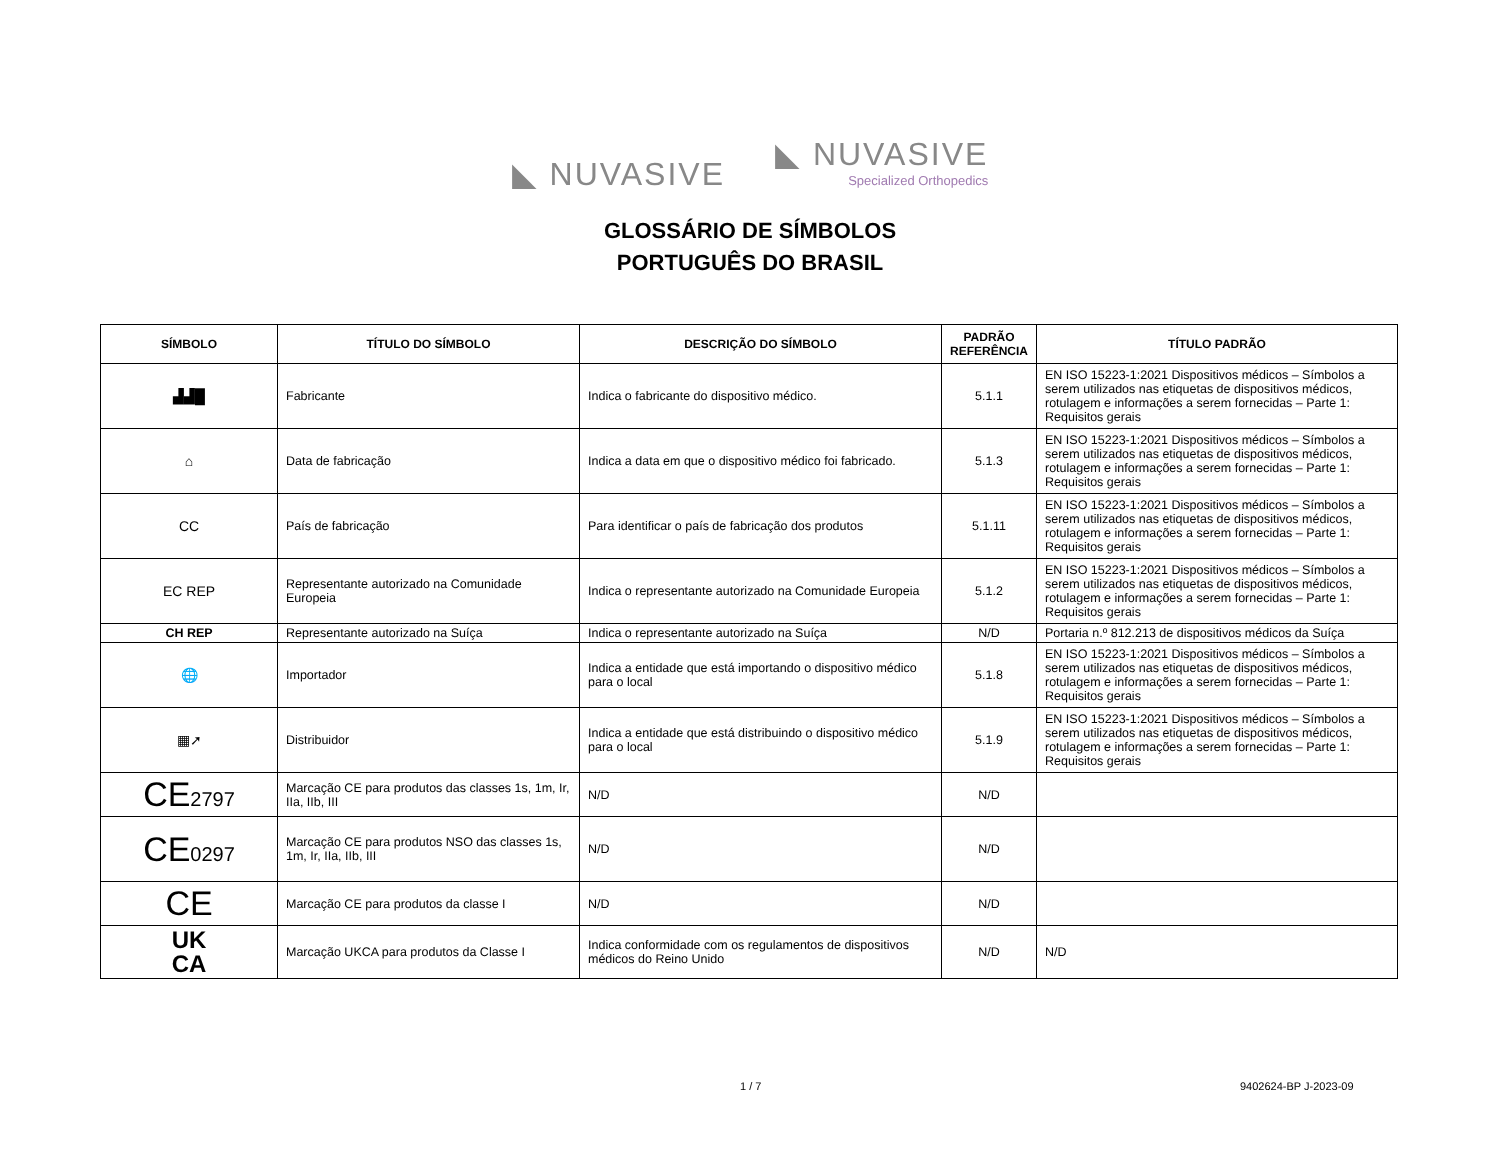◣ NUVASIVE ◣ NUVASIVE Specialized Orthopedics
GLOSSÁRIO DE SÍMBOLOS
PORTUGUÊS DO BRASIL
| SÍMBOLO | TÍTULO DO SÍMBOLO | DESCRIÇÃO DO SÍMBOLO | PADRÃO REFERÊNCIA | TÍTULO PADRÃO |
| --- | --- | --- | --- | --- |
| ▟▟█ | Fabricante | Indica o fabricante do dispositivo médico. | 5.1.1 | EN ISO 15223-1:2021 Dispositivos médicos – Símbolos a serem utilizados nas etiquetas de dispositivos médicos, rotulagem e informações a serem fornecidas – Parte 1: Requisitos gerais |
| ⌂ | Data de fabricação | Indica a data em que o dispositivo médico foi fabricado. | 5.1.3 | EN ISO 15223-1:2021 Dispositivos médicos – Símbolos a serem utilizados nas etiquetas de dispositivos médicos, rotulagem e informações a serem fornecidas – Parte 1: Requisitos gerais |
| CC | País de fabricação | Para identificar o país de fabricação dos produtos | 5.1.11 | EN ISO 15223-1:2021 Dispositivos médicos – Símbolos a serem utilizados nas etiquetas de dispositivos médicos, rotulagem e informações a serem fornecidas – Parte 1: Requisitos gerais |
| EC REP | Representante autorizado na Comunidade Europeia | Indica o representante autorizado na Comunidade Europeia | 5.1.2 | EN ISO 15223-1:2021 Dispositivos médicos – Símbolos a serem utilizados nas etiquetas de dispositivos médicos, rotulagem e informações a serem fornecidas – Parte 1: Requisitos gerais |
| CH REP | Representante autorizado na Suíça | Indica o representante autorizado na Suíça | N/D | Portaria n.º 812.213 de dispositivos médicos da Suíça |
| 🌐 | Importador | Indica a entidade que está importando o dispositivo médico para o local | 5.1.8 | EN ISO 15223-1:2021 Dispositivos médicos – Símbolos a serem utilizados nas etiquetas de dispositivos médicos, rotulagem e informações a serem fornecidas – Parte 1: Requisitos gerais |
| ▦➚ | Distribuidor | Indica a entidade que está distribuindo o dispositivo médico para o local | 5.1.9 | EN ISO 15223-1:2021 Dispositivos médicos – Símbolos a serem utilizados nas etiquetas de dispositivos médicos, rotulagem e informações a serem fornecidas – Parte 1: Requisitos gerais |
| CE 2797 | Marcação CE para produtos das classes 1s, 1m, Ir, IIa, IIb, III | N/D | N/D | |
| CE 0297 | Marcação CE para produtos NSO das classes 1s, 1m, Ir, IIa, IIb, III | N/D | N/D | |
| CE | Marcação CE para produtos da classe I | N/D | N/D | |
| UK CA | Marcação UKCA para produtos da Classe I | Indica conformidade com os regulamentos de dispositivos médicos do Reino Unido | N/D | N/D |
1 / 7 9402624-BP J-2023-09